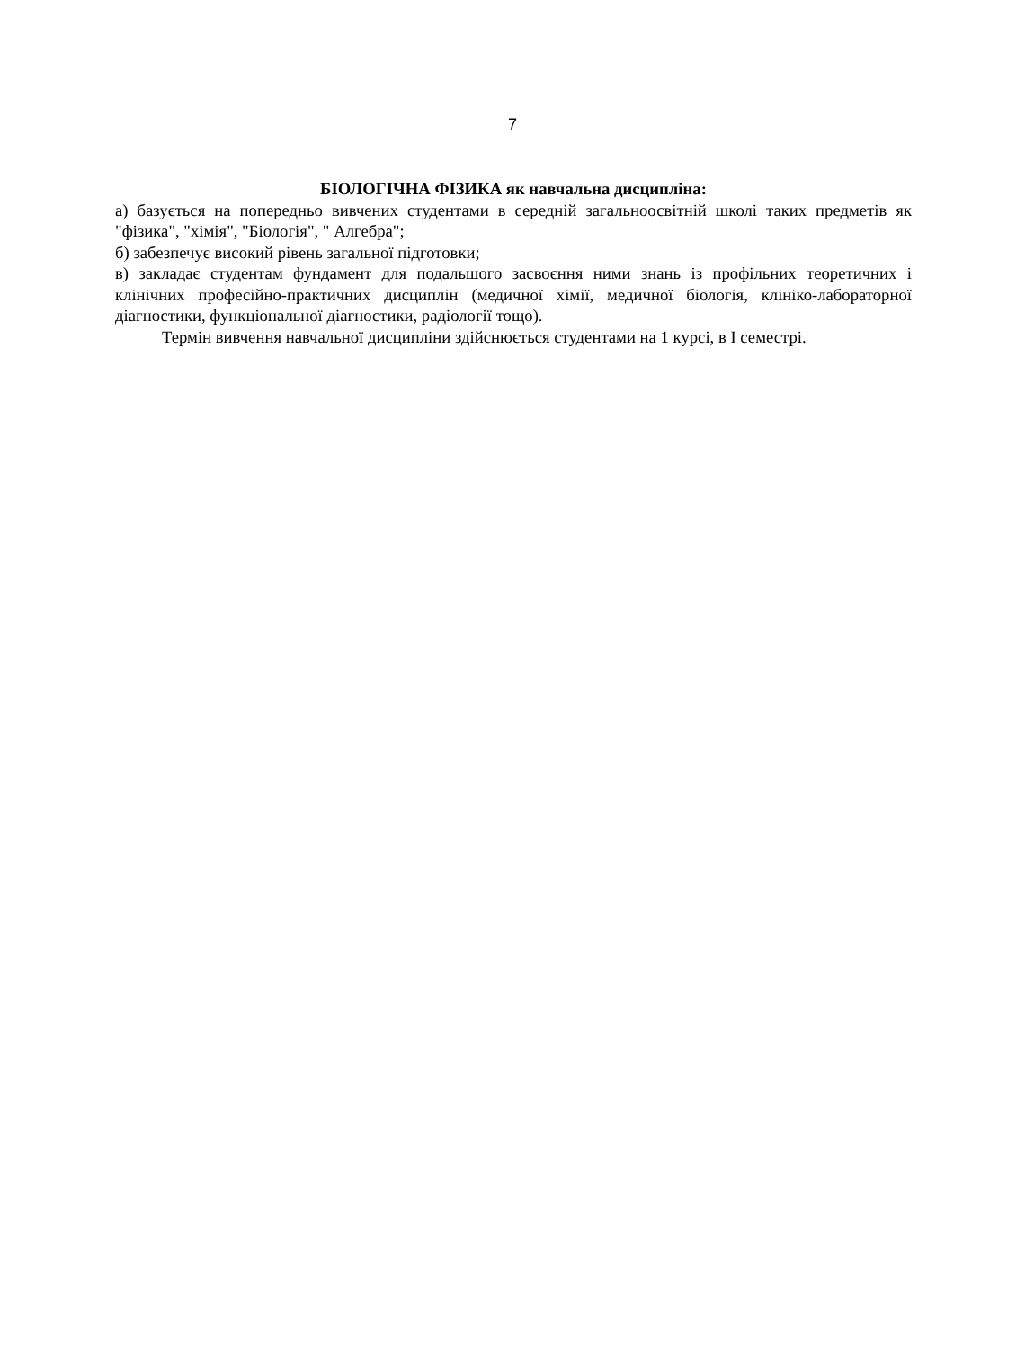7
БІОЛОГІЧНА ФІЗИКА як навчальна дисципліна:
а) базується на попередньо вивчених студентами в середній загальноосвітній школі таких предметів як "фізика", "хімія", "Біологія", " Алгебра";
б) забезпечує високий рівень загальної підготовки;
в) закладає студентам фундамент для подальшого засвоєння ними знань із профільних теоретичних і клінічних професійно-практичних дисциплін (медичної хімії, медичної біологія, клініко-лабораторної діагностики, функціональної діагностики, радіології тощо).
Термін вивчення навчальної дисципліни здійснюється студентами на 1 курсі, в I семестрі.